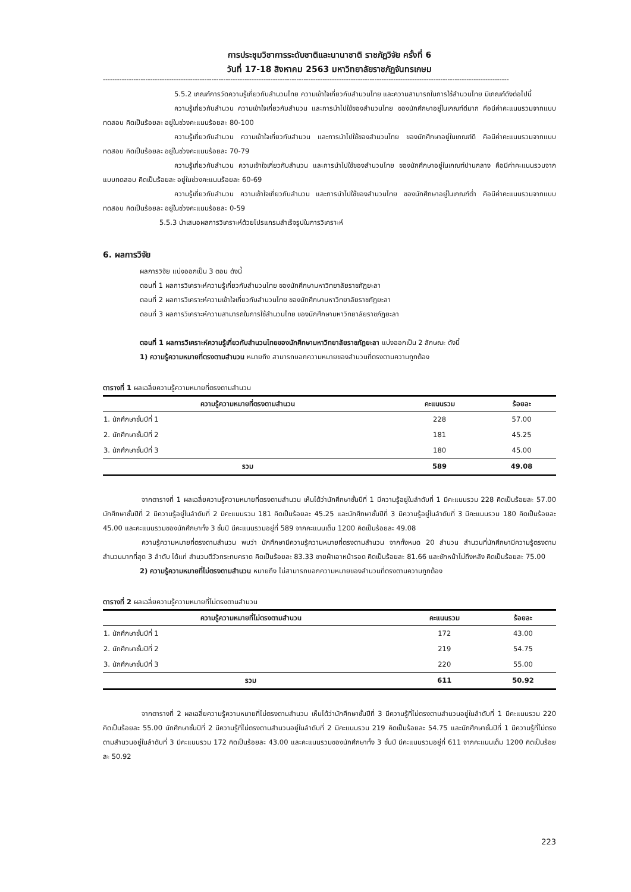การประชุมวิชาการระดับชาติและนานาชาติ ราชภัฏวิจัย ครั้งที่ 6
วันที่ 17-18 สิงหาคม 2563 มหาวิทยาลัยราชภัฏจันทรเกษม
----------------------------------------------------------------------------------------------------------------------------------------------------------------------------
5.5.2 เกณฑ์การวัดความรู้เกี่ยวกับสำนวนไทย ความเข้าใจเกี่ยวกับสำนวนไทย และความสามารถในการใช้สำนวนไทย มีเกณฑ์ดังต่อไปนี้
ความรู้เกี่ยวกับสำนวน ความเข้าใจเกี่ยวกับสำนวน และการนำไปใช้ของสำนวนไทย ของนักศึกษาอยู่ในเกณฑ์ดีมาก คือมีค่าคะแนนรวมจากแบบทดสอบ คิดเป็นร้อยละ อยู่ในช่วงคะแนนร้อยละ 80-100
ความรู้เกี่ยวกับสำนวน ความเข้าใจเกี่ยวกับสำนวน และการนำไปใช้ของสำนวนไทย ของนักศึกษาอยู่ในเกณฑ์ดี คือมีค่าคะแนนรวมจากแบบทดสอบ คิดเป็นร้อยละ อยู่ในช่วงคะแนนร้อยละ 70-79
ความรู้เกี่ยวกับสำนวน ความเข้าใจเกี่ยวกับสำนวน และการนำไปใช้ของสำนวนไทย ของนักศึกษาอยู่ในเกณฑ์ปานกลาง คือมีค่าคะแนนรวมจากแบบทดสอบ คิดเป็นร้อยละ อยู่ในช่วงคะแนนร้อยละ 60-69
ความรู้เกี่ยวกับสำนวน ความเข้าใจเกี่ยวกับสำนวน และการนำไปใช้ของสำนวนไทย ของนักศึกษาอยู่ในเกณฑ์ต่ำ คือมีค่าคะแนนรวมจากแบบทดสอบ คิดเป็นร้อยละ อยู่ในช่วงคะแนนร้อยละ 0-59
5.5.3 นำเสนอผลการวิเคราะห์ด้วยโปรแกรมสำเร็จรูปในการวิเคราะห์
6. ผลการวิจัย
ผลการวิจัย แบ่งออกเป็น 3 ตอน ดังนี้
ตอนที่ 1 ผลการวิเคราะห์ความรู้เกี่ยวกับสำนวนไทย ของนักศึกษามหาวิทยาลัยราชภัฏยะลา
ตอนที่ 2 ผลการวิเคราะห์ความเข้าใจเกี่ยวกับสำนวนไทย ของนักศึกษามหาวิทยาลัยราชภัฏยะลา
ตอนที่ 3 ผลการวิเคราะห์ความสามารถในการใช้สำนวนไทย ของนักศึกษามหาวิทยาลัยราชภัฏยะลา
ตอนที่ 1 ผลการวิเคราะห์ความรู้เกี่ยวกับสำนวนไทยของนักศึกษามหาวิทยาลัยราชภัฏยะลา แบ่งออกเป็น 2 ลักษณะ ดังนี้
1) ความรู้ความหมายที่ตรงตามสำนวน หมายถึง สามารถบอกความหมายของสำนวนที่ตรงตามความถูกต้อง
ตารางที่ 1 ผลเฉลี่ยความรู้ความหมายที่ตรงตามสำนวน
| ความรู้ความหมายที่ตรงตามสำนวน | คะแนนรวม | ร้อยละ |
| --- | --- | --- |
| 1. นักศึกษาชั้นปีที่ 1 | 228 | 57.00 |
| 2. นักศึกษาชั้นปีที่ 2 | 181 | 45.25 |
| 3. นักศึกษาชั้นปีที่ 3 | 180 | 45.00 |
| รวม | 589 | 49.08 |
จากตารางที่ 1 ผลเฉลี่ยความรู้ความหมายที่ตรงตามสำนวน เห็นได้ว่านักศึกษาชั้นปีที่ 1 มีความรู้อยู่ในลำดับที่ 1 มีคะแนนรวม 228 คิดเป็นร้อยละ 57.00 นักศึกษาชั้นปีที่ 2 มีความรู้อยู่ในลำดับที่ 2 มีคะแนนรวม 181 คิดเป็นร้อยละ 45.25 และนักศึกษาชั้นปีที่ 3 มีความรู้อยู่ในลำดับที่ 3 มีคะแนนรวม 180 คิดเป็นร้อยละ 45.00 และคะแนนรวมของนักศึกษาทั้ง 3 ชั้นปี มีคะแนนรวมอยู่ที่ 589 จากคะแนนเต็ม 1200 คิดเป็นร้อยละ 49.08
ความรู้ความหมายที่ตรงตามสำนวน พบว่า นักศึกษามีความรู้ความหมายที่ตรงตามสำนวน จากทั้งหมด 20 สำนวน สำนวนที่นักศึกษามีความรู้ตรงตามสำนวนมากที่สุด 3 ลำดับ ได้แก่ สำนวนตีวัวกระทบคราด คิดเป็นร้อยละ 83.33 ขายผ้าเอาหน้ารอด คิดเป็นร้อยละ 81.66 และชักหน้าไม่ถึงหลัง คิดเป็นร้อยละ 75.00
2) ความรู้ความหมายที่ไม่ตรงตามสำนวน หมายถึง ไม่สามารถบอกความหมายของสำนวนที่ตรงตามความถูกต้อง
ตารางที่ 2 ผลเฉลี่ยความรู้ความหมายที่ไม่ตรงตามสำนวน
| ความรู้ความหมายที่ไม่ตรงตามสำนวน | คะแนนรวม | ร้อยละ |
| --- | --- | --- |
| 1. นักศึกษาชั้นปีที่ 1 | 172 | 43.00 |
| 2. นักศึกษาชั้นปีที่ 2 | 219 | 54.75 |
| 3. นักศึกษาชั้นปีที่ 3 | 220 | 55.00 |
| รวม | 611 | 50.92 |
จากตารางที่ 2 ผลเฉลี่ยความรู้ความหมายที่ไม่ตรงตามสำนวน เห็นได้ว่านักศึกษาชั้นปีที่ 3 มีความรู้ที่ไม่ตรงตามสำนวนอยู่ในลำดับที่ 1 มีคะแนนรวม 220 คิดเป็นร้อยละ 55.00 นักศึกษาชั้นปีที่ 2 มีความรู้ที่ไม่ตรงตามสำนวนอยู่ในลำดับที่ 2 มีคะแนนรวม 219 คิดเป็นร้อยละ 54.75 และนักศึกษาชั้นปีที่ 1 มีความรู้ที่ไม่ตรงตามสำนวนอยู่ในลำดับที่ 3 มีคะแนนรวม 172 คิดเป็นร้อยละ 43.00 และคะแนนรวมของนักศึกษาทั้ง 3 ชั้นปี มีคะแนนรวมอยู่ที่ 611 จากคะแนนเต็ม 1200 คิดเป็นร้อยละ 50.92
223